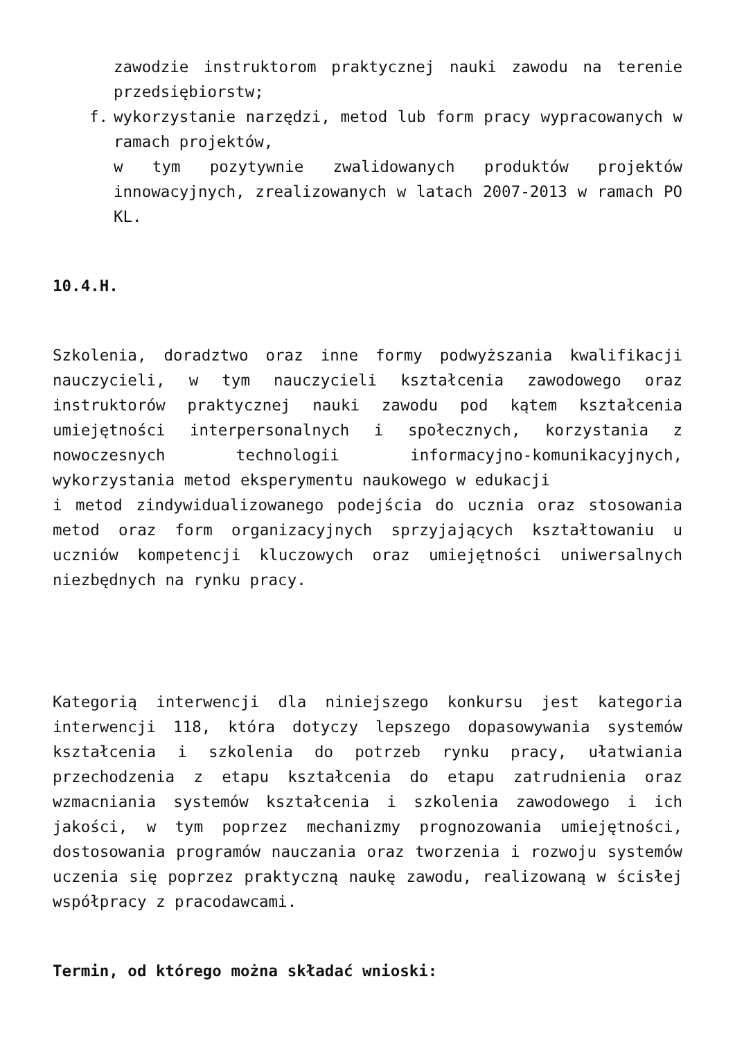zawodzie instruktorom praktycznej nauki zawodu na terenie przedsiębiorstw;
f. wykorzystanie narzędzi, metod lub form pracy wypracowanych w ramach projektów,
w tym pozytywnie zwalidowanych produktów projektów innowacyjnych, zrealizowanych w latach 2007-2013 w ramach PO KL.
10.4.H.
Szkolenia, doradztwo oraz inne formy podwyższania kwalifikacji nauczycieli, w tym nauczycieli kształcenia zawodowego oraz instruktorów praktycznej nauki zawodu pod kątem kształcenia umiejętności interpersonalnych i społecznych, korzystania z nowoczesnych technologii informacyjno-komunikacyjnych, wykorzystania metod eksperymentu naukowego w edukacji
i metod zindywidualizowanego podejścia do ucznia oraz stosowania metod oraz form organizacyjnych sprzyjających kształtowaniu u uczniów kompetencji kluczowych oraz umiejętności uniwersalnych niezbędnych na rynku pracy.
Kategorią interwencji dla niniejszego konkursu jest kategoria interwencji 118, która dotyczy lepszego dopasowywania systemów kształcenia i szkolenia do potrzeb rynku pracy, ułatwiania przechodzenia z etapu kształcenia do etapu zatrudnienia oraz wzmacniania systemów kształcenia i szkolenia zawodowego i ich jakości, w tym poprzez mechanizmy prognozowania umiejętności, dostosowania programów nauczania oraz tworzenia i rozwoju systemów uczenia się poprzez praktyczną naukę zawodu, realizowaną w ścisłej współpracy z pracodawcami.
Termin, od którego można składać wnioski: